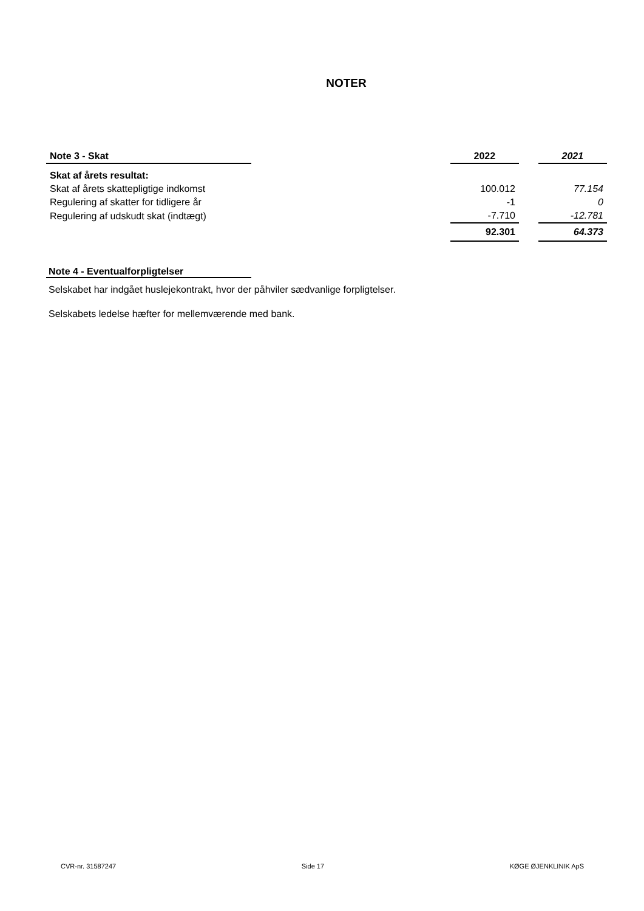NOTER
| Note 3 - Skat | | 2022 | | 2021 |
| Skat af årets resultat: | | | | |
| Skat af årets skattepligtige indkomst | | 100.012 | | 77.154 |
| Regulering af skatter for tidligere år | | -1 | | 0 |
| Regulering af udskudt skat (indtægt) | | -7.710 | | -12.781 |
| | | 92.301 | | 64.373 |
Note 4 - Eventualforpligtelser
Selskabet har indgået huslejekontrakt, hvor der påhviler sædvanlige forpligtelser.
Selskabets ledelse hæfter for mellemværende med bank.
CVR-nr. 31587247 Side 17 KØGE ØJENKLINIK ApS